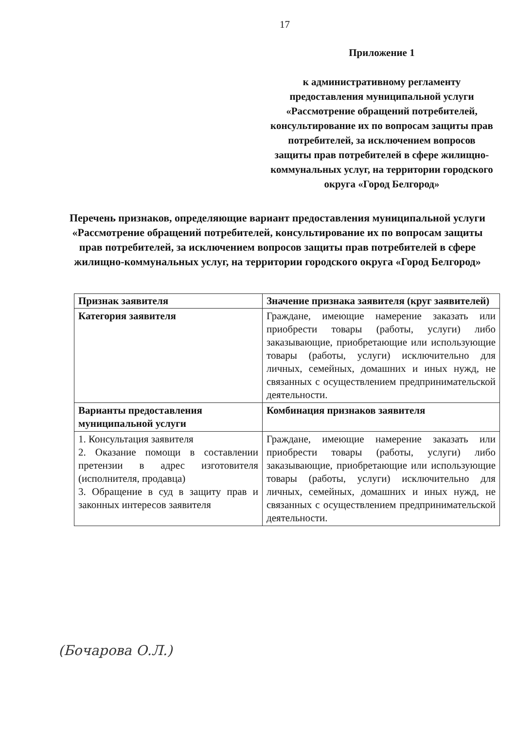17
Приложение 1
к административному регламенту предоставления муниципальной услуги «Рассмотрение обращений потребителей, консультирование их по вопросам защиты прав потребителей, за исключением вопросов защиты прав потребителей в сфере жилищно-коммунальных услуг, на территории городского округа «Город Белгород»
Перечень признаков, определяющие вариант предоставления муниципальной услуги «Рассмотрение обращений потребителей, консультирование их по вопросам защиты прав потребителей, за исключением вопросов защиты прав потребителей в сфере жилищно-коммунальных услуг, на территории городского округа «Город Белгород»
| Признак заявителя | Значение признака заявителя (круг заявителей) |
| --- | --- |
| Категория заявителя | Граждане, имеющие намерение заказать или приобрести товары (работы, услуги) либо заказывающие, приобретающие или использующие товары (работы, услуги) исключительно для личных, семейных, домашних и иных нужд, не связанных с осуществлением предпринимательской деятельности. |
| Варианты предоставления муниципальной услуги | Комбинация признаков заявителя |
| 1. Консультация заявителя 2. Оказание помощи в составлении претензии в адрес изготовителя (исполнителя, продавца) 3. Обращение в суд в защиту прав и законных интересов заявителя | Граждане, имеющие намерение заказать или приобрести товары (работы, услуги) либо заказывающие, приобретающие или использующие товары (работы, услуги) исключительно для личных, семейных, домашних и иных нужд, не связанных с осуществлением предпринимательской деятельности. |
(Бочарова О.Л.)